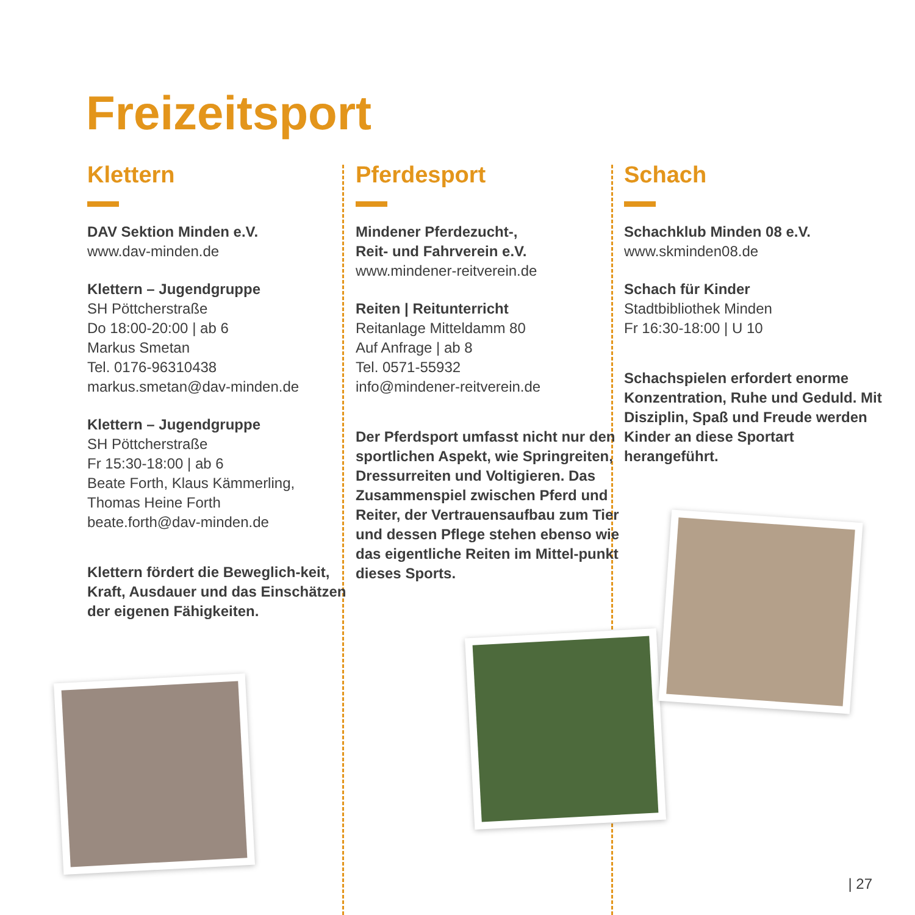Freizeitsport
Klettern
DAV Sektion Minden e.V.
www.dav-minden.de
Klettern – Jugendgruppe
SH Pöttcherstraße
Do 18:00-20:00 | ab 6
Markus Smetan
Tel. 0176-96310438
markus.smetan@dav-minden.de
Klettern – Jugendgruppe
SH Pöttcherstraße
Fr 15:30-18:00 | ab 6
Beate Forth, Klaus Kämmerling,
Thomas Heine Forth
beate.forth@dav-minden.de
Klettern fördert die Beweglich-keit, Kraft, Ausdauer und das Einschätzen der eigenen Fähigkeiten.
Pferdesport
Mindener Pferdezucht-,
Reit- und Fahrverein e.V.
www.mindener-reitverein.de
Reiten | Reitunterricht
Reitanlage Mitteldamm 80
Auf Anfrage | ab 8
Tel. 0571-55932
info@mindener-reitverein.de
Der Pferdsport umfasst nicht nur den sportlichen Aspekt, wie Springreiten, Dressurreiten und Voltigieren. Das Zusammenspiel zwischen Pferd und Reiter, der Vertrauensaufbau zum Tier und dessen Pflege stehen ebenso wie das eigentliche Reiten im Mittel-punkt dieses Sports.
Schach
Schachklub Minden 08 e.V.
www.skminden08.de
Schach für Kinder
Stadtbibliothek Minden
Fr 16:30-18:00 | U 10
Schachspielen erfordert enorme Konzentration, Ruhe und Geduld. Mit Disziplin, Spaß und Freude werden Kinder an diese Sportart herangeführt.
| 27